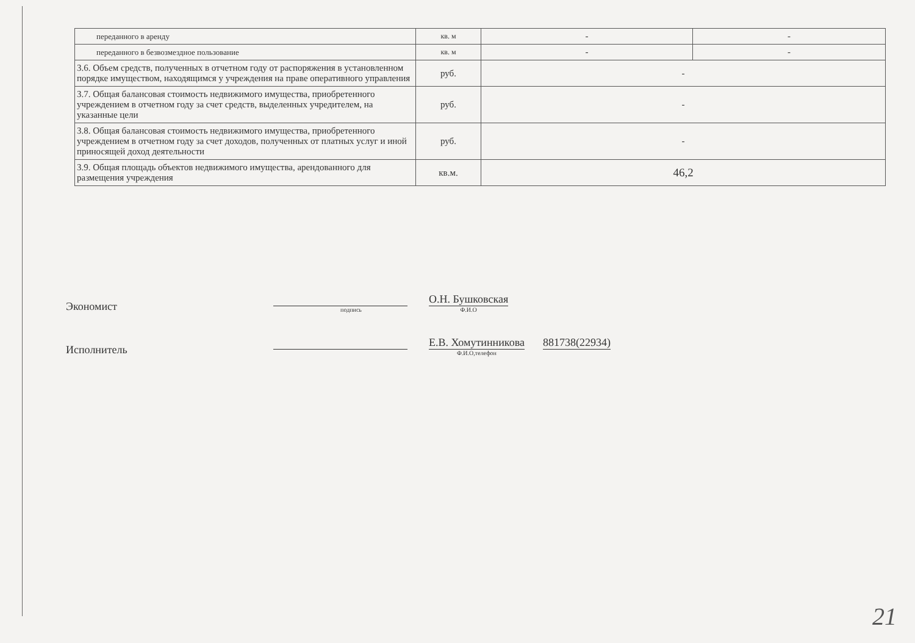| переданного в аренду | кв. м | - | - |
| переданного в безвозмездное пользование | кв. м | - | - |
| 3.6. Объем средств, полученных в отчетном году от распоряжения в установленном порядке имуществом, находящимся у учреждения на праве оперативного управления | руб. | - | |
| 3.7. Общая балансовая стоимость недвижимого имущества, приобретенного учреждением в отчетном году за счет средств, выделенных учредителем, на указанные цели | руб. | - | |
| 3.8. Общая балансовая стоимость недвижимого имущества, приобретенного учреждением в отчетном году за счет доходов, полученных от платных услуг и иной приносящей доход деятельности | руб. | - | |
| 3.9. Общая площадь объектов недвижимого имущества, арендованного для размещения учреждения | кв.м. | 46,2 | |
Экономист
подпись
О.Н. Бушковская
Ф.И.О
Исполнитель
Е.В. Хомутинникова
Ф.И.О,телефон
881738(22934)
21